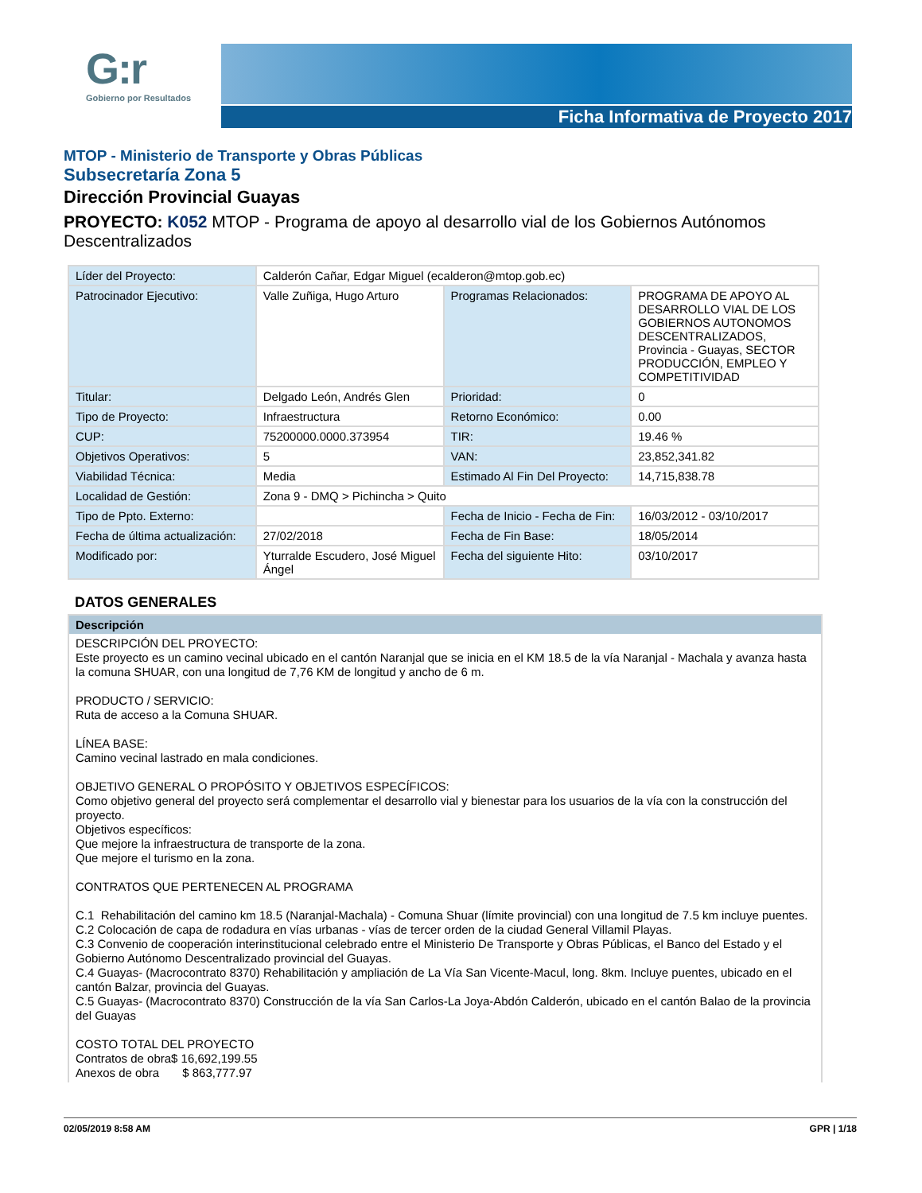G:r
Gobierno por Resultados
Ficha Informativa de Proyecto 2017
MTOP - Ministerio de Transporte y Obras Públicas
Subsecretaría Zona 5
Dirección Provincial Guayas
PROYECTO: K052 MTOP - Programa de apoyo al desarrollo vial de los Gobiernos Autónomos Descentralizados
| Líder del Proyecto: | Calderón Cañar, Edgar Miguel (ecalderon@mtop.gob.ec) | | |
| Patrocinador Ejecutivo: | Valle Zuñiga, Hugo Arturo | Programas Relacionados: | PROGRAMA DE APOYO AL DESARROLLO VIAL DE LOS GOBIERNOS AUTONOMOS DESCENTRALIZADOS, Provincia - Guayas, SECTOR PRODUCCIÓN, EMPLEO Y COMPETITIVIDAD |
| Titular: | Delgado León, Andrés Glen | Prioridad: | 0 |
| Tipo de Proyecto: | Infraestructura | Retorno Económico: | 0.00 |
| CUP: | 75200000.0000.373954 | TIR: | 19.46 % |
| Objetivos Operativos: | 5 | VAN: | 23,852,341.82 |
| Viabilidad Técnica: | Media | Estimado Al Fin Del Proyecto: | 14,715,838.78 |
| Localidad de Gestión: | Zona 9 - DMQ > Pichincha > Quito | | |
| Tipo de Ppto. Externo: | | Fecha de Inicio - Fecha de Fin: | 16/03/2012 - 03/10/2017 |
| Fecha de última actualización: | 27/02/2018 | Fecha de Fin Base: | 18/05/2014 |
| Modificado por: | Yturralde Escudero, José Miguel Ángel | Fecha del siguiente Hito: | 03/10/2017 |
DATOS GENERALES
Descripción
DESCRIPCIÓN DEL PROYECTO: Este proyecto es un camino vecinal ubicado en el cantón Naranjal que se inicia en el KM 18.5 de la vía Naranjal - Machala y avanza hasta la comuna SHUAR, con una longitud de 7,76 KM de longitud y ancho de 6 m. PRODUCTO / SERVICIO: Ruta de acceso a la Comuna SHUAR. LÍNEA BASE: Camino vecinal lastrado en mala condiciones. OBJETIVO GENERAL O PROPÓSITO Y OBJETIVOS ESPECÍFICOS: Como objetivo general del proyecto será complementar el desarrollo vial y bienestar para los usuarios de la vía con la construcción del proyecto. Objetivos específicos: Que mejore la infraestructura de transporte de la zona. Que mejore el turismo en la zona. CONTRATOS QUE PERTENECEN AL PROGRAMA C.1 Rehabilitación del camino km 18.5 (Naranjal-Machala) - Comuna Shuar (límite provincial) con una longitud de 7.5 km incluye puentes. C.2 Colocación de capa de rodadura en vías urbanas - vías de tercer orden de la ciudad General Villamil Playas. C.3 Convenio de cooperación interinstitucional celebrado entre el Ministerio De Transporte y Obras Públicas, el Banco del Estado y el Gobierno Autónomo Descentralizado provincial del Guayas. C.4 Guayas- (Macrocontrato 8370) Rehabilitación y ampliación de La Vía San Vicente-Macul, long. 8km. Incluye puentes, ubicado en el cantón Balzar, provincia del Guayas. C.5 Guayas- (Macrocontrato 8370) Construcción de la vía San Carlos-La Joya-Abdón Calderón, ubicado en el cantón Balao de la provincia del Guayas COSTO TOTAL DEL PROYECTO Contratos de obra$ 16,692,199.55 Anexos de obra $ 863,777.97
02/05/2019 8:58 AM GPR | 1/18